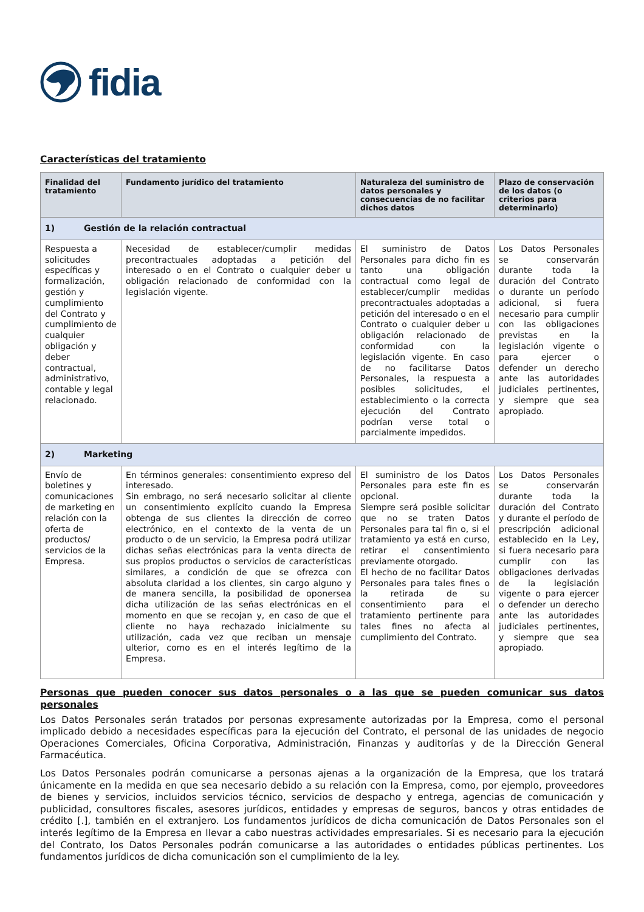fidia
Características del tratamiento
| Finalidad del tratamiento | Fundamento jurídico del tratamiento | Naturaleza del suministro de datos personales y consecuencias de no facilitar dichos datos | Plazo de conservación de los datos (o criterios para determinarlo) |
| --- | --- | --- | --- |
| 1) Gestión de la relación contractual | | | |
| Respuesta a solicitudes específicas y formalización, gestión y cumplimiento del Contrato y cumplimiento de cualquier obligación y deber contractual, administrativo, contable y legal relacionado. | Necesidad de establecer/cumplir medidas precontractuales adoptadas a petición del interesado o en el Contrato o cualquier deber u obligación relacionado de conformidad con la legislación vigente. | El suministro de Datos Personales para dicho fin es tanto una obligación contractual como legal de establecer/cumplir medidas precontractuales adoptadas a petición del interesado o en el Contrato o cualquier deber u obligación relacionado de conformidad con la legislación vigente. En caso de no facilitarse Datos Personales, la respuesta a posibles solicitudes, el establecimiento o la correcta ejecución del Contrato podrían verse total o parcialmente impedidos. | Los Datos Personales se conservarán durante toda la duración del Contrato o durante un período adicional, si fuera necesario para cumplir con las obligaciones previstas en la legislación vigente o para ejercer o defender un derecho ante las autoridades judiciales pertinentes, y siempre que sea apropiado. |
| 2) Marketing | | | |
| Envío de boletines y comunicaciones de marketing en relación con la oferta de productos/ servicios de la Empresa. | En términos generales: consentimiento expreso del interesado. Sin embrago, no será necesario solicitar al cliente un consentimiento explícito cuando la Empresa obtenga de sus clientes la dirección de correo electrónico, en el contexto de la venta de un producto o de un servicio, la Empresa podrá utilizar dichas señas electrónicas para la venta directa de sus propios productos o servicios de características similares, a condición de que se ofrezca con absoluta claridad a los clientes, sin cargo alguno y de manera sencilla, la posibilidad de oponersea dicha utilización de las señas electrónicas en el momento en que se recojan y, en caso de que el cliente no haya rechazado inicialmente su utilización, cada vez que reciban un mensaje ulterior, como es en el interés legítimo de la Empresa. | El suministro de los Datos Personales para este fin es opcional. Siempre será posible solicitar que no se traten Datos Personales para tal fin o, si el tratamiento ya está en curso, retirar el consentimiento previamente otorgado. El hecho de no facilitar Datos Personales para tales fines o la retirada de su consentimiento para el tratamiento pertinente para tales fines no afecta al cumplimiento del Contrato. | Los Datos Personales se conservarán durante toda la duración del Contrato y durante el período de prescripción adicional establecido en la Ley, si fuera necesario para cumplir con las obligaciones derivadas de la legislación vigente o para ejercer o defender un derecho ante las autoridades judiciales pertinentes, y siempre que sea apropiado. |
Personas que pueden conocer sus datos personales o a las que se pueden comunicar sus datos personales
Los Datos Personales serán tratados por personas expresamente autorizadas por la Empresa, como el personal implicado debido a necesidades específicas para la ejecución del Contrato, el personal de las unidades de negocio Operaciones Comerciales, Oficina Corporativa, Administración, Finanzas y auditorías y de la Dirección General Farmacéutica.
Los Datos Personales podrán comunicarse a personas ajenas a la organización de la Empresa, que los tratará únicamente en la medida en que sea necesario debido a su relación con la Empresa, como, por ejemplo, proveedores de bienes y servicios, incluidos servicios técnico, servicios de despacho y entrega, agencias de comunicación y publicidad, consultores fiscales, asesores jurídicos, entidades y empresas de seguros, bancos y otras entidades de crédito [.], también en el extranjero. Los fundamentos jurídicos de dicha comunicación de Datos Personales son el interés legítimo de la Empresa en llevar a cabo nuestras actividades empresariales. Si es necesario para la ejecución del Contrato, los Datos Personales podrán comunicarse a las autoridades o entidades públicas pertinentes. Los fundamentos jurídicos de dicha comunicación son el cumplimiento de la ley.